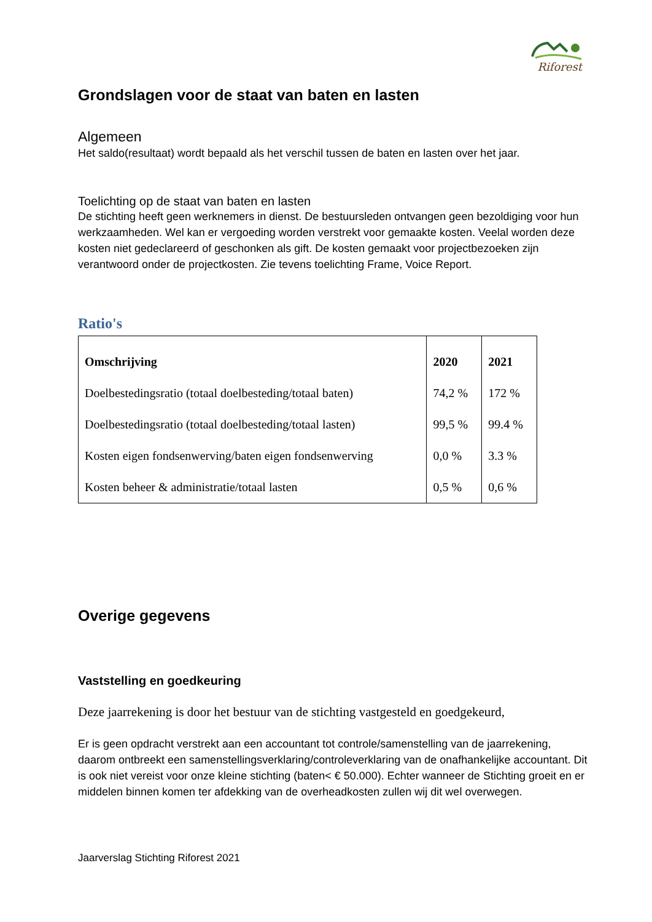Riforest
Grondslagen voor de staat van baten en lasten
Algemeen
Het saldo(resultaat) wordt bepaald als het verschil tussen de baten en lasten over het jaar.
Toelichting op de staat van baten en lasten
De stichting heeft geen werknemers in dienst. De bestuursleden ontvangen geen bezoldiging voor hun werkzaamheden. Wel kan er vergoeding worden verstrekt voor gemaakte kosten. Veelal worden deze kosten niet gedeclareerd of geschonken als gift. De kosten gemaakt voor projectbezoeken zijn verantwoord onder de projectkosten. Zie tevens toelichting Frame, Voice Report.
Ratio's
| Omschrijving | 2020 | 2021 |
| --- | --- | --- |
| Doelbestedingsratio (totaal doelbesteding/totaal baten) | 74,2 % | 172 % |
| Doelbestedingsratio (totaal doelbesteding/totaal lasten) | 99,5 % | 99.4 % |
| Kosten eigen fondsenwerving/baten eigen fondsenwerving | 0,0 % | 3.3 % |
| Kosten beheer & administratie/totaal lasten | 0,5 % | 0,6 % |
Overige gegevens
Vaststelling en goedkeuring
Deze jaarrekening is door het bestuur van de stichting vastgesteld en goedgekeurd,
Er is geen opdracht verstrekt aan een accountant tot controle/samenstelling van de jaarrekening, daarom ontbreekt een samenstellingsverklaring/controleverklaring van de onafhankelijke accountant. Dit is ook niet vereist voor onze kleine stichting (baten< € 50.000). Echter wanneer de Stichting groeit en er middelen binnen komen ter afdekking van de overheadkosten zullen wij dit wel overwegen.
Jaarverslag Stichting Riforest 2021